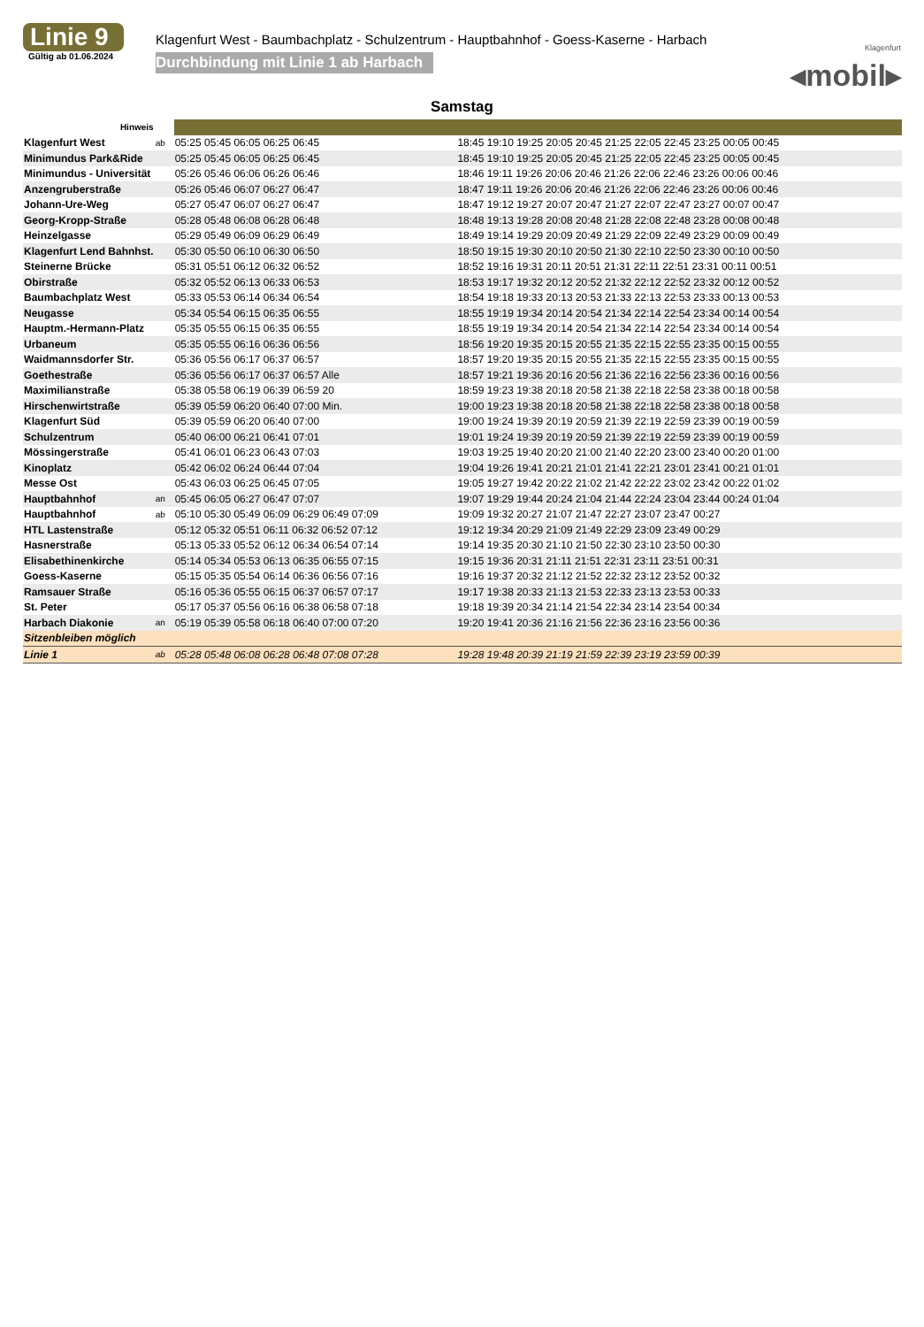Linie 9
Gültig ab 01.06.2024
Klagenfurt West - Baumbachplatz - Schulzentrum - Hauptbahnhof - Goess-Kaserne - Harbach
Durchbindung mit Linie 1 ab Harbach
Klagenfurt
◂mobil▸
Samstag
| Hinweis | | | |
| Klagenfurt West | ab | 05:25 05:45 06:05 06:25 06:45 | 18:45 19:10 19:25 20:05 20:45 21:25 22:05 22:45 23:25 00:05 00:45 |
| Minimundus Park&Ride | | 05:25 05:45 06:05 06:25 06:45 | 18:45 19:10 19:25 20:05 20:45 21:25 22:05 22:45 23:25 00:05 00:45 |
| Minimundus - Universität | | 05:26 05:46 06:06 06:26 06:46 | 18:46 19:11 19:26 20:06 20:46 21:26 22:06 22:46 23:26 00:06 00:46 |
| Anzengruberstraße | | 05:26 05:46 06:07 06:27 06:47 | 18:47 19:11 19:26 20:06 20:46 21:26 22:06 22:46 23:26 00:06 00:46 |
| Johann-Ure-Weg | | 05:27 05:47 06:07 06:27 06:47 | 18:47 19:12 19:27 20:07 20:47 21:27 22:07 22:47 23:27 00:07 00:47 |
| Georg-Kropp-Straße | | 05:28 05:48 06:08 06:28 06:48 | 18:48 19:13 19:28 20:08 20:48 21:28 22:08 22:48 23:28 00:08 00:48 |
| Heinzelgasse | | 05:29 05:49 06:09 06:29 06:49 | 18:49 19:14 19:29 20:09 20:49 21:29 22:09 22:49 23:29 00:09 00:49 |
| Klagenfurt Lend Bahnhst. | | 05:30 05:50 06:10 06:30 06:50 | 18:50 19:15 19:30 20:10 20:50 21:30 22:10 22:50 23:30 00:10 00:50 |
| Steinerne Brücke | | 05:31 05:51 06:12 06:32 06:52 | 18:52 19:16 19:31 20:11 20:51 21:31 22:11 22:51 23:31 00:11 00:51 |
| Obirstraße | | 05:32 05:52 06:13 06:33 06:53 | 18:53 19:17 19:32 20:12 20:52 21:32 22:12 22:52 23:32 00:12 00:52 |
| Baumbachplatz West | | 05:33 05:53 06:14 06:34 06:54 | 18:54 19:18 19:33 20:13 20:53 21:33 22:13 22:53 23:33 00:13 00:53 |
| Neugasse | | 05:34 05:54 06:15 06:35 06:55 | 18:55 19:19 19:34 20:14 20:54 21:34 22:14 22:54 23:34 00:14 00:54 |
| Hauptm.-Hermann-Platz | | 05:35 05:55 06:15 06:35 06:55 | 18:55 19:19 19:34 20:14 20:54 21:34 22:14 22:54 23:34 00:14 00:54 |
| Urbaneum | | 05:35 05:55 06:16 06:36 06:56 | 18:56 19:20 19:35 20:15 20:55 21:35 22:15 22:55 23:35 00:15 00:55 |
| Waidmannsdorfer Str. | | 05:36 05:56 06:17 06:37 06:57 | 18:57 19:20 19:35 20:15 20:55 21:35 22:15 22:55 23:35 00:15 00:55 |
| Goethestraße | | 05:36 05:56 06:17 06:37 06:57 Alle | 18:57 19:21 19:36 20:16 20:56 21:36 22:16 22:56 23:36 00:16 00:56 |
| Maximilianstraße | | 05:38 05:58 06:19 06:39 06:59 20 | 18:59 19:23 19:38 20:18 20:58 21:38 22:18 22:58 23:38 00:18 00:58 |
| Hirschenwirtstraße | | 05:39 05:59 06:20 06:40 07:00 Min. | 19:00 19:23 19:38 20:18 20:58 21:38 22:18 22:58 23:38 00:18 00:58 |
| Klagenfurt Süd | | 05:39 05:59 06:20 06:40 07:00 | 19:00 19:24 19:39 20:19 20:59 21:39 22:19 22:59 23:39 00:19 00:59 |
| Schulzentrum | | 05:40 06:00 06:21 06:41 07:01 | 19:01 19:24 19:39 20:19 20:59 21:39 22:19 22:59 23:39 00:19 00:59 |
| Mössingerstraße | | 05:41 06:01 06:23 06:43 07:03 | 19:03 19:25 19:40 20:20 21:00 21:40 22:20 23:00 23:40 00:20 01:00 |
| Kinoplatz | | 05:42 06:02 06:24 06:44 07:04 | 19:04 19:26 19:41 20:21 21:01 21:41 22:21 23:01 23:41 00:21 01:01 |
| Messe Ost | | 05:43 06:03 06:25 06:45 07:05 | 19:05 19:27 19:42 20:22 21:02 21:42 22:22 23:02 23:42 00:22 01:02 |
| Hauptbahnhof | an | 05:45 06:05 06:27 06:47 07:07 | 19:07 19:29 19:44 20:24 21:04 21:44 22:24 23:04 23:44 00:24 01:04 |
| Hauptbahnhof | ab | 05:10 05:30 05:49 06:09 06:29 06:49 07:09 | 19:09 19:32 20:27 21:07 21:47 22:27 23:07 23:47 00:27 |
| HTL Lastenstraße | | 05:12 05:32 05:51 06:11 06:32 06:52 07:12 | 19:12 19:34 20:29 21:09 21:49 22:29 23:09 23:49 00:29 |
| Hasnerstraße | | 05:13 05:33 05:52 06:12 06:34 06:54 07:14 | 19:14 19:35 20:30 21:10 21:50 22:30 23:10 23:50 00:30 |
| Elisabethinenkirche | | 05:14 05:34 05:53 06:13 06:35 06:55 07:15 | 19:15 19:36 20:31 21:11 21:51 22:31 23:11 23:51 00:31 |
| Goess-Kaserne | | 05:15 05:35 05:54 06:14 06:36 06:56 07:16 | 19:16 19:37 20:32 21:12 21:52 22:32 23:12 23:52 00:32 |
| Ramsauer Straße | | 05:16 05:36 05:55 06:15 06:37 06:57 07:17 | 19:17 19:38 20:33 21:13 21:53 22:33 23:13 23:53 00:33 |
| St. Peter | | 05:17 05:37 05:56 06:16 06:38 06:58 07:18 | 19:18 19:39 20:34 21:14 21:54 22:34 23:14 23:54 00:34 |
| Harbach Diakonie | an | 05:19 05:39 05:58 06:18 06:40 07:00 07:20 | 19:20 19:41 20:36 21:16 21:56 22:36 23:16 23:56 00:36 |
| Sitzenbleiben möglich | | | |
| Linie 1 | ab | 05:28 05:48 06:08 06:28 06:48 07:08 07:28 | 19:28 19:48 20:39 21:19 21:59 22:39 23:19 23:59 00:39 |